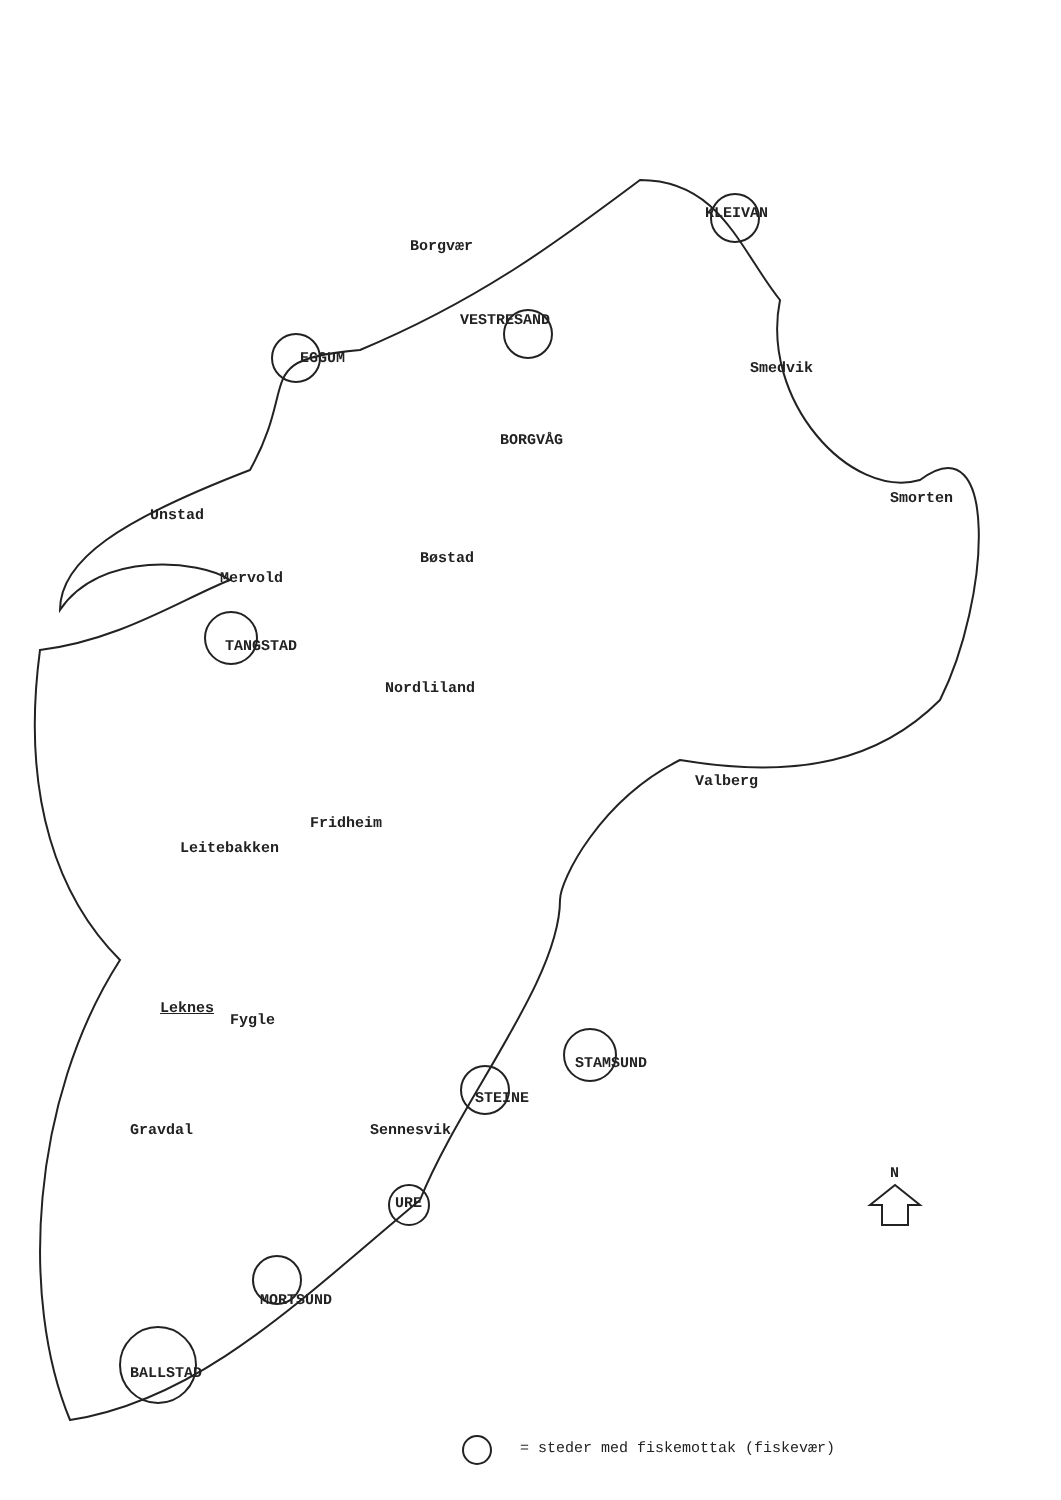Borgvær
KLEIVAN
VESTRESAND
EGGUM
Smedvik
BORGVÅG
Smorten
Unstad
Bøstad
Mervold
TANGSTAD
Nordliland
Valberg
Fridheim
Leitebakken
Leknes
Fygle
STAMSUND
STEINE
Gravdal Sennesvik
N
URE
MORTSUND
BALLSTAD
= steder med fiskemottak (fiskevær)